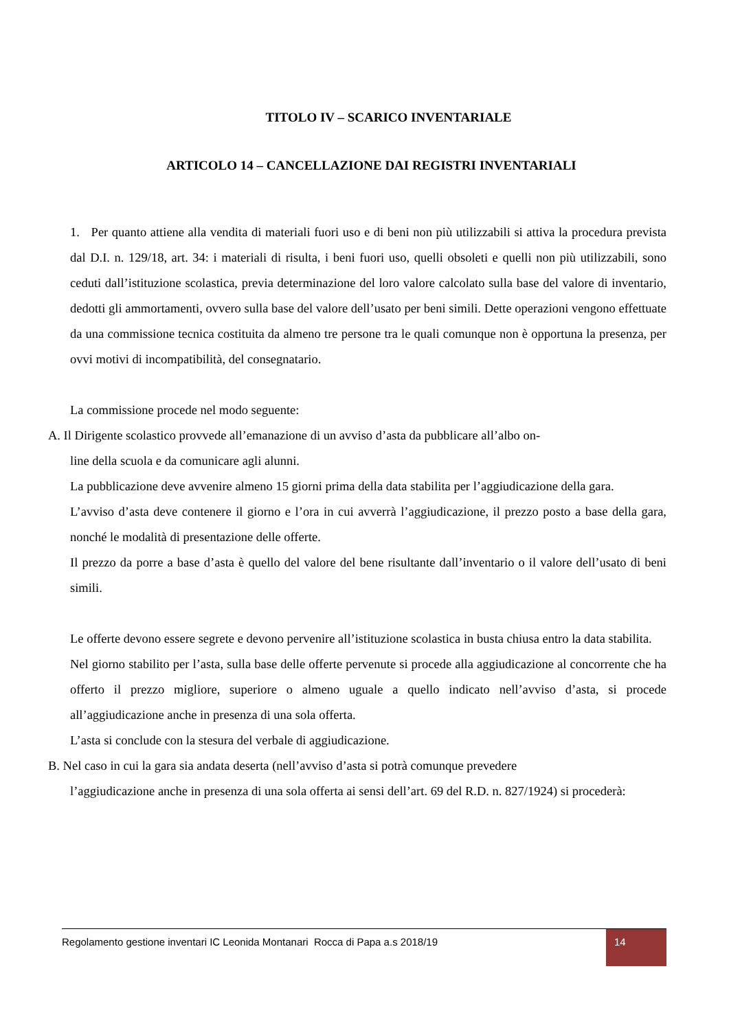TITOLO IV – SCARICO INVENTARIALE
ARTICOLO 14 – CANCELLAZIONE DAI REGISTRI INVENTARIALI
1. Per quanto attiene alla vendita di materiali fuori uso e di beni non più utilizzabili si attiva la procedura prevista dal D.I. n. 129/18, art. 34: i materiali di risulta, i beni fuori uso, quelli obsoleti e quelli non più utilizzabili, sono ceduti dall’istituzione scolastica, previa determinazione del loro valore calcolato sulla base del valore di inventario, dedotti gli ammortamenti, ovvero sulla base del valore dell’usato per beni simili. Dette operazioni vengono effettuate da una commissione tecnica costituita da almeno tre persone tra le quali comunque non è opportuna la presenza, per ovvi motivi di incompatibilità, del consegnatario.
La commissione procede nel modo seguente:
A. Il Dirigente scolastico provvede all’emanazione di un avviso d’asta da pubblicare all’albo on-
line della scuola e da comunicare agli alunni.
La pubblicazione deve avvenire almeno 15 giorni prima della data stabilita per l’aggiudicazione della gara.
L’avviso d’asta deve contenere il giorno e l’ora in cui avverrà l’aggiudicazione, il prezzo posto a base della gara, nonché le modalità di presentazione delle offerte.
Il prezzo da porre a base d’asta è quello del valore del bene risultante dall’inventario o il valore dell’usato di beni simili.
Le offerte devono essere segrete e devono pervenire all’istituzione scolastica in busta chiusa entro la data stabilita.
Nel giorno stabilito per l’asta, sulla base delle offerte pervenute si procede alla aggiudicazione al concorrente che ha offerto il prezzo migliore, superiore o almeno uguale a quello indicato nell’avviso d’asta, si procede all’aggiudicazione anche in presenza di una sola offerta.
L’asta si conclude con la stesura del verbale di aggiudicazione.
B. Nel caso in cui la gara sia andata deserta (nell’avviso d’asta si potrà comunque prevedere
l’aggiudicazione anche in presenza di una sola offerta ai sensi dell’art. 69 del R.D. n. 827/1924) si procederà:
Regolamento gestione inventari IC Leonida Montanari Rocca di Papa a.s 2018/19
14